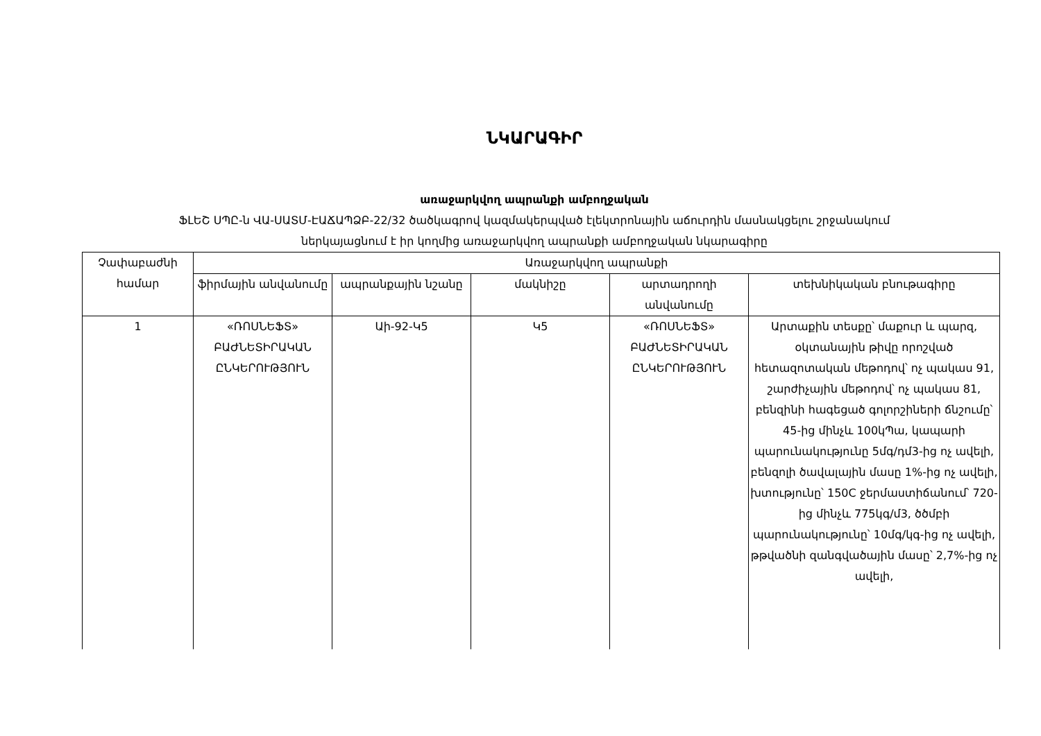ՆԿԱՐԱԳԻՐ
առաջարկվող ապրանքի ամբողջական
ՖԼԵՇ ՍՊԸ-ն ՎԱ-ՍԱՏՄ-ԷԱՃԱՊՁԲ-22/32 ծածկագրով կազմակերպված էլեկտրոնային աճուրդին մասնակցելու շրջանակում
ներկայացնում է իր կողմից առաջարկվող ապրանքի ամբողջական նկարագիրը
| Չափաբաժնի համար | Առաջարկվող ապրանքի | | | | |
| --- | --- | --- | --- | --- | --- |
| | ֆիրմային անվանումը | ապրանքային նշանը | մակնիշը | արտադրողի անվանումը | տեխնիկական բնութագիրը |
| 1 | «ՌՈՍՆԵՖՏ» ԲԱԺՆԵՏԻՐԱԿԱՆ ԸՆԿԵՐՈՒԹՅՈՒՆ | Աի-92-Կ5 | Կ5 | «ՌՈՍՆԵՖՏ» ԲԱԺՆԵՏԻՐԱԿԱՆ ԸՆԿԵՐՈՒԹՅՈՒՆ | Արտաքին տեսքը՝ մաքուր և պարզ, օկտանային թիվը որոշված հետազոտական մեթոդով՝ ոչ պակաս 91, շարժիչային մեթոդով՝ ոչ պակաս 81, բենզինի հագեցած գոլորշիների ճնշումը՝ 45-ից մինչև 100կՊա, կապարի պարունակությունը 5մգ/դմ3-ից ոչ ավելի, բենզոլի ծավալային մասը 1%-ից ոչ ավելի, խտությունը՝ 150C ջերմաստիճանում՝ 720-ից մինչև 775կգ/մ3, ծծմբի պարունակությունը՝ 10մգ/կգ-ից ոչ ավելի, թթվածնի զանգվածային մասը՝ 2,7%-ից ոչ ավելի, |